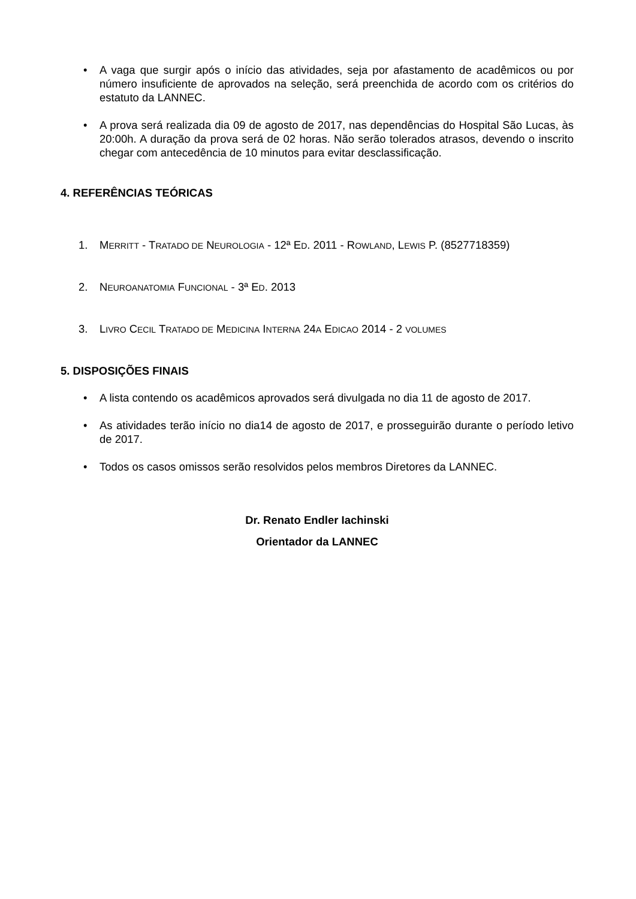• A vaga que surgir após o início das atividades, seja por afastamento de acadêmicos ou por número insuficiente de aprovados na seleção, será preenchida de acordo com os critérios do estatuto da LANNEC.
• A prova será realizada dia 09 de agosto de 2017, nas dependências do Hospital São Lucas, às 20:00h. A duração da prova será de 02 horas. Não serão tolerados atrasos, devendo o inscrito chegar com antecedência de 10 minutos para evitar desclassificação.
4. REFERÊNCIAS TEÓRICAS
1. MERRITT - TRATADO DE NEUROLOGIA - 12ª ED. 2011 - ROWLAND, LEWIS P. (8527718359)
2. NEUROANATOMIA FUNCIONAL - 3ª ED. 2013
3. LIVRO CECIL TRATADO DE MEDICINA INTERNA 24A EDICAO 2014 - 2 VOLUMES
5. DISPOSIÇÕES FINAIS
• A lista contendo os acadêmicos aprovados será divulgada no dia 11 de agosto de 2017.
• As atividades terão início no dia14 de agosto de 2017, e prosseguirão durante o período letivo de 2017.
• Todos os casos omissos serão resolvidos pelos membros Diretores da LANNEC.
Dr. Renato Endler Iachinski
Orientador da LANNEC